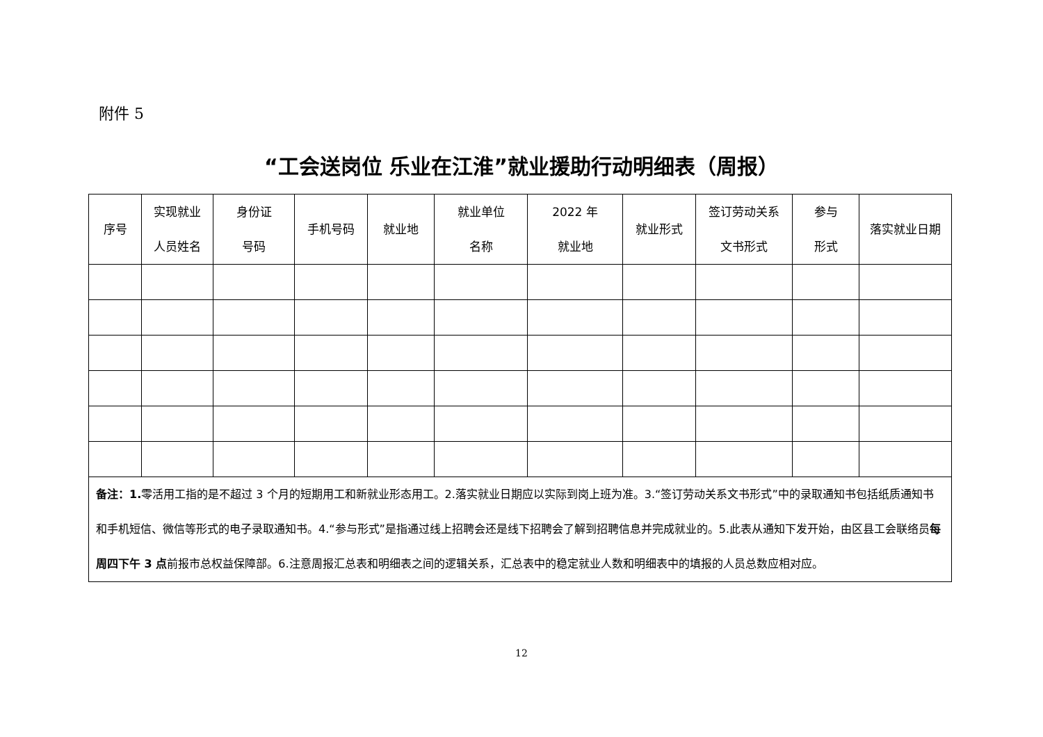附件 5
“工会送岗位 乐业在江淮”就业援助行动明细表（周报）
| 序号 | 实现就业 人员姓名 | 身份证 号码 | 手机号码 | 就业地 | 就业单位 名称 | 2022 年 就业地 | 就业形式 | 签订劳动关系 文书形式 | 参与 形式 | 落实就业日期 |
| --- | --- | --- | --- | --- | --- | --- | --- | --- | --- | --- |
| 备注：1. 零活用工指的是不超过 3 个月的短期用工和新就业形态用工。2.落实就业日期应以实际到岗上班为准。3.“签订劳动关系文书形式”中的录取通知书包括纸质通知书和手机短信、微信等形式的电子录取通知书。4.“参与形式”是指通过线上招聘会还是线下招聘会了解到招聘信息并完成就业的。5.此表从通知下发开始，由区县工会联络员 每周四下午 3 点 前报市总权益保障部。6.注意周报汇总表和明细表之间的逻辑关系，汇总表中的稳定就业人数和明细表中的填报的人员总数应相对应。 | | | | | | | | | | |
12